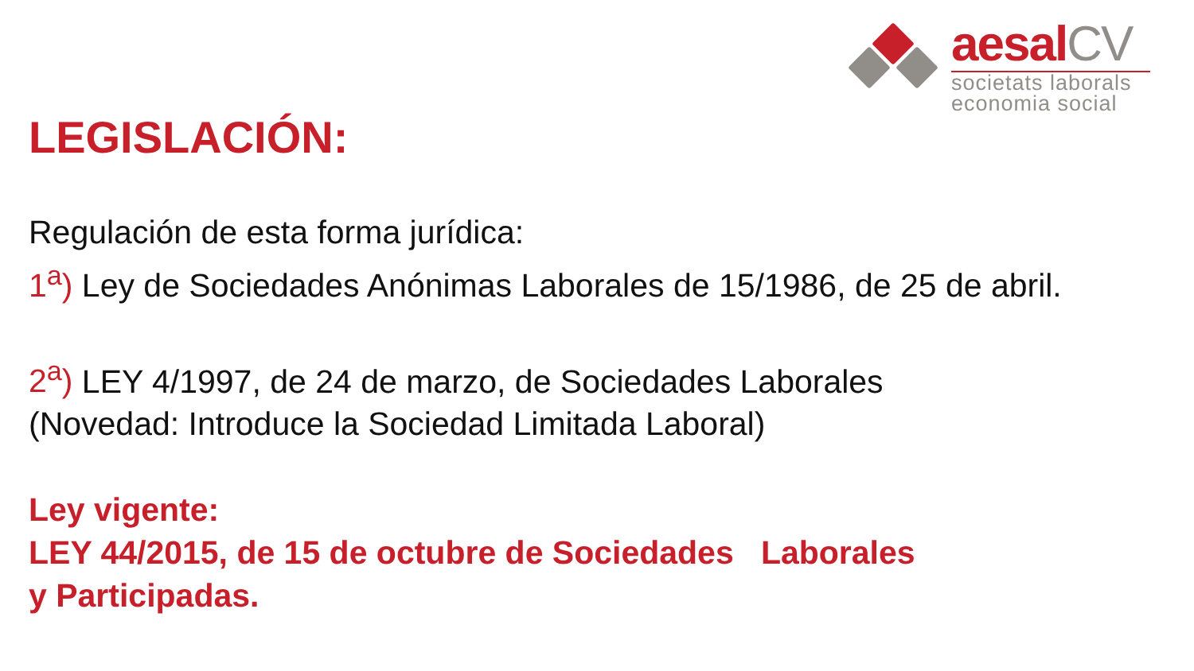aesalCV
societats laborals
economia social
LEGISLACIÓN:
Regulación de esta forma jurídica:
1<sup>a</sup>) Ley de Sociedades Anónimas Laborales de 15/1986, de 25 de abril.
2<sup>a</sup>) LEY 4/1997, de 24 de marzo, de Sociedades Laborales
(Novedad: Introduce la Sociedad Limitada Laboral)
Ley vigente:
LEY 44/2015, de 15 de octubre de Sociedades Laborales
y Participadas.